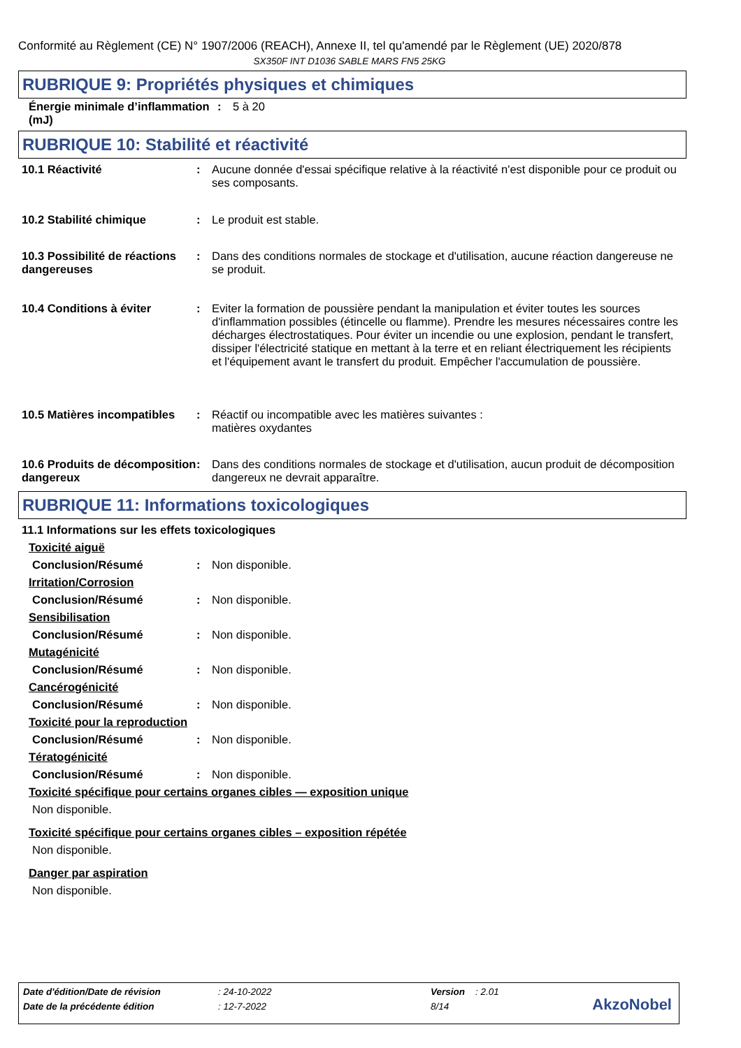Conformité au Règlement (CE) N° 1907/2006 (REACH), Annexe II, tel qu'amendé par le Règlement (UE) 2020/878
SX350F INT D1036 SABLE MARS FN5 25KG
RUBRIQUE 9: Propriétés physiques et chimiques
Énergie minimale d’inflammation (mJ)
: 5 à 20
RUBRIQUE 10: Stabilité et réactivité
10.1 Réactivité : Aucune donnée d'essai spécifique relative à la réactivité n'est disponible pour ce produit ou ses composants.
10.2 Stabilité chimique : Le produit est stable.
10.3 Possibilité de réactions dangereuses
: Dans des conditions normales de stockage et d'utilisation, aucune réaction dangereuse ne se produit.
10.4 Conditions à éviter : Eviter la formation de poussière pendant la manipulation et éviter toutes les sources d'inflammation possibles (étincelle ou flamme). Prendre les mesures nécessaires contre les décharges électrostatiques. Pour éviter un incendie ou une explosion, pendant le transfert, dissiper l'électricité statique en mettant à la terre et en reliant électriquement les récipients et l'équipement avant le transfert du produit. Empêcher l'accumulation de poussière.
10.5 Matières incompatibles
: Réactif ou incompatible avec les matières suivantes :
matières oxydantes
10.6 Produits de décomposition dangereux
: Dans des conditions normales de stockage et d'utilisation, aucun produit de décomposition dangereux ne devrait apparaître.
RUBRIQUE 11: Informations toxicologiques
11.1 Informations sur les effets toxicologiques
Toxicité aiguë
Conclusion/Résumé : Non disponible.
Irritation/Corrosion
Conclusion/Résumé : Non disponible.
Sensibilisation
Conclusion/Résumé : Non disponible.
Mutagénicité
Conclusion/Résumé : Non disponible.
Cancérogénicité
Conclusion/Résumé : Non disponible.
Toxicité pour la reproduction
Conclusion/Résumé : Non disponible.
Tératogénicité
Conclusion/Résumé : Non disponible.
Toxicité spécifique pour certains organes cibles — exposition unique
Non disponible.
Toxicité spécifique pour certains organes cibles – exposition répétée
Non disponible.
Danger par aspiration
Non disponible.
| Date d'édition/Date de révision | : 24-10-2022 | Version | : 2.01 |
| Date de la précédente édition | : 12-7-2022 | 8/14 | |
AkzoNobel